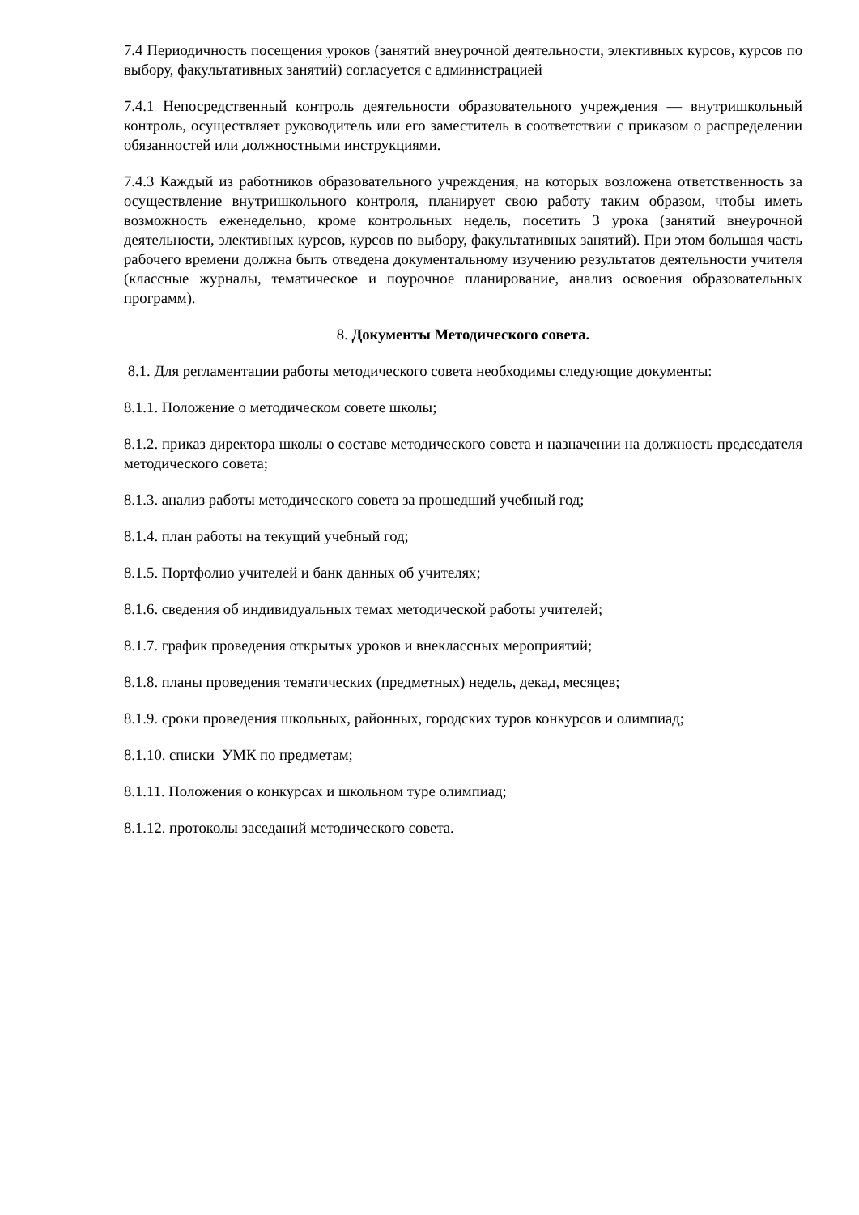7.4 Периодичность посещения уроков (занятий внеурочной деятельности, элективных курсов, курсов по выбору, факультативных занятий) согласуется с администрацией
7.4.1 Непосредственный контроль деятельности образовательного учреждения — внутришкольный контроль, осуществляет руководитель или его заместитель в соответствии с приказом о распределении обязанностей или должностными инструкциями.
7.4.3 Каждый из работников образовательного учреждения, на которых возложена ответственность за осуществление внутришкольного контроля, планирует свою работу таким образом, чтобы иметь возможность еженедельно, кроме контрольных недель, посетить 3 урока (занятий внеурочной деятельности, элективных курсов, курсов по выбору, факультативных занятий). При этом большая часть рабочего времени должна быть отведена документальному изучению результатов деятельности учителя (классные журналы, тематическое и поурочное планирование, анализ освоения образовательных программ).
8. Документы Методического совета.
8.1. Для регламентации работы методического совета необходимы следующие документы:
8.1.1. Положение о методическом совете школы;
8.1.2. приказ директора школы о составе методического совета и назначении на должность председателя методического совета;
8.1.3. анализ работы методического совета за прошедший учебный год;
8.1.4. план работы на текущий учебный год;
8.1.5. Портфолио учителей и банк данных об учителях;
8.1.6. сведения об индивидуальных темах методической работы учителей;
8.1.7. график проведения открытых уроков и внеклассных мероприятий;
8.1.8. планы проведения тематических (предметных) недель, декад, месяцев;
8.1.9. сроки проведения школьных, районных, городских туров конкурсов и олимпиад;
8.1.10. списки УМК по предметам;
8.1.11. Положения о конкурсах и школьном туре олимпиад;
8.1.12. протоколы заседаний методического совета.